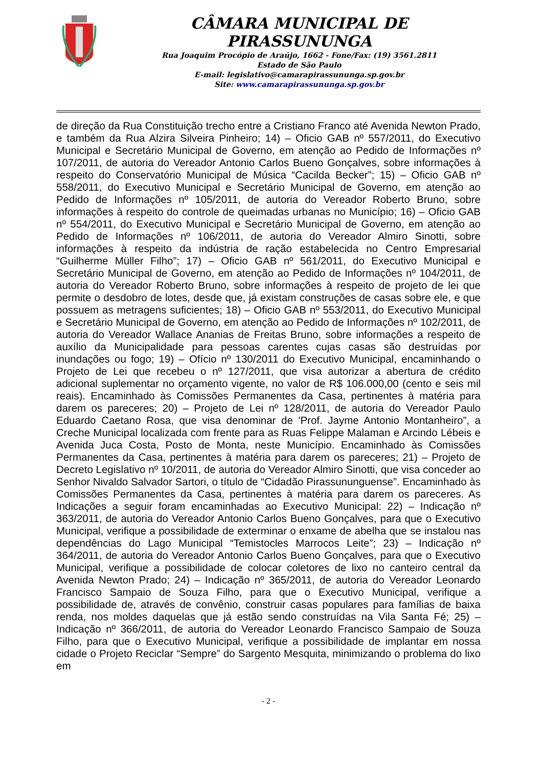CÂMARA MUNICIPAL DE PIRASSUNUNGA
Rua Joaquim Procópio de Araújo, 1662 - Fone/Fax: (19) 3561.2811
Estado de São Paulo
E-mail: legislativo@camarapirassununga.sp.gov.br
Site: www.camarapirassununga.sp.gov.br
de direção da Rua Constituição trecho entre a Cristiano Franco até Avenida Newton Prado, e também da Rua Alzira Silveira Pinheiro; 14) – Oficio GAB nº 557/2011, do Executivo Municipal e Secretário Municipal de Governo, em atenção ao Pedido de Informações nº 107/2011, de autoria do Vereador Antonio Carlos Bueno Gonçalves, sobre informações à respeito do Conservatório Municipal de Música “Cacilda Becker”; 15) – Oficio GAB nº 558/2011, do Executivo Municipal e Secretário Municipal de Governo, em atenção ao Pedido de Informações nº 105/2011, de autoria do Vereador Roberto Bruno, sobre informações à respeito do controle de queimadas urbanas no Município; 16) – Oficio GAB nº 554/2011, do Executivo Municipal e Secretário Municipal de Governo, em atenção ao Pedido de Informações nº 106/2011, de autoria do Vereador Almiro Sinotti, sobre informações à respeito da indústria de ração estabelecida no Centro Empresarial “Guilherme Müller Filho”; 17) – Oficio GAB nº 561/2011, do Executivo Municipal e Secretário Municipal de Governo, em atenção ao Pedido de Informações nº 104/2011, de autoria do Vereador Roberto Bruno, sobre informações à respeito de projeto de lei que permite o desdobro de lotes, desde que, já existam construções de casas sobre ele, e que possuem as metragens suficientes; 18) – Oficio GAB nº 553/2011, do Executivo Municipal e Secretário Municipal de Governo, em atenção ao Pedido de Informações nº 102/2011, de autoria do Vereador Wallace Ananias de Freitas Bruno, sobre informações a respeito de auxílio da Municipalidade para pessoas carentes cujas casas são destruídas por inundações ou fogo; 19) – Ofício nº 130/2011 do Executivo Municipal, encaminhando o Projeto de Lei que recebeu o nº 127/2011, que visa autorizar a abertura de crédito adicional suplementar no orçamento vigente, no valor de R$ 106.000,00 (cento e seis mil reais). Encaminhado às Comissões Permanentes da Casa, pertinentes à matéria para darem os pareceres; 20) – Projeto de Lei nº 128/2011, de autoria do Vereador Paulo Eduardo Caetano Rosa, que visa denominar de 'Prof. Jayme Antonio Montanheiro”, a Creche Municipal localizada com frente para as Ruas Felippe Malaman e Arcindo Lébeis e Avenida Juca Costa, Posto de Monta, neste Município. Encaminhado às Comissões Permanentes da Casa, pertinentes à matéria para darem os pareceres; 21) – Projeto de Decreto Legislativo nº 10/2011, de autoria do Vereador Almiro Sinotti, que visa conceder ao Senhor Nivaldo Salvador Sartori, o título de “Cidadão Pirassununguense”. Encaminhado às Comissões Permanentes da Casa, pertinentes à matéria para darem os pareceres. As Indicações a seguir foram encaminhadas ao Executivo Municipal: 22) – Indicação nº 363/2011, de autoria do Vereador Antonio Carlos Bueno Gonçalves, para que o Executivo Municipal, verifique a possibilidade de exterminar o enxame de abelha que se instalou nas dependências do Lago Municipal “Temistocles Marrocos Leite”; 23) – Indicação nº 364/2011, de autoria do Vereador Antonio Carlos Bueno Gonçalves, para que o Executivo Municipal, verifique a possibilidade de colocar coletores de lixo no canteiro central da Avenida Newton Prado; 24) – Indicação nº 365/2011, de autoria do Vereador Leonardo Francisco Sampaio de Souza Filho, para que o Executivo Municipal, verifique a possibilidade de, através de convênio, construir casas populares para famílias de baixa renda, nos moldes daquelas que já estão sendo construídas na Vila Santa Fé; 25) – Indicação nº 366/2011, de autoria do Vereador Leonardo Francisco Sampaio de Souza Filho, para que o Executivo Municipal, verifique a possibilidade de implantar em nossa cidade o Projeto Reciclar “Sempre” do Sargento Mesquita, minimizando o problema do lixo em
- 2 -